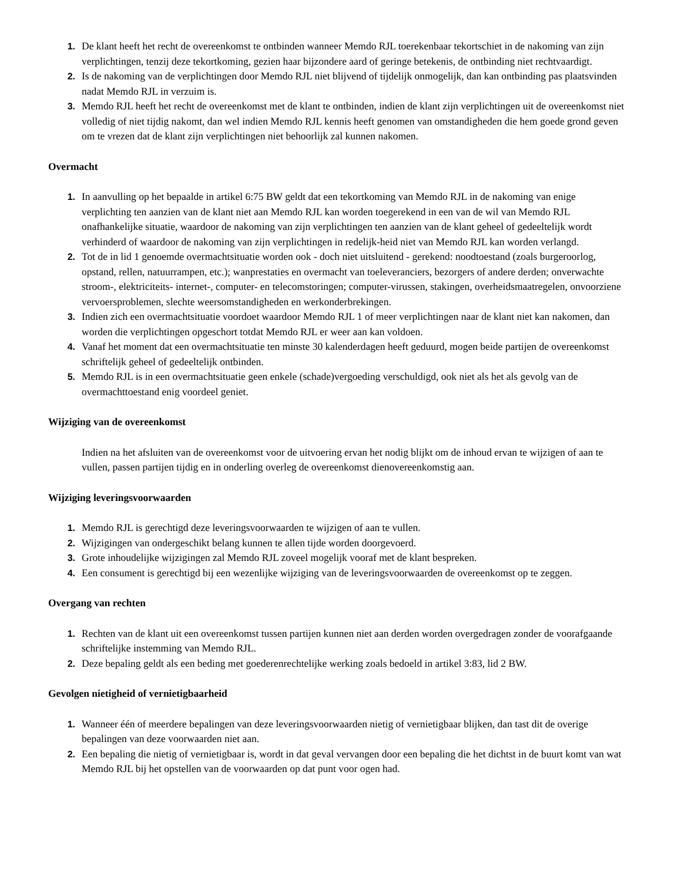1. De klant heeft het recht de overeenkomst te ontbinden wanneer Memdo RJL toerekenbaar tekortschiet in de nakoming van zijn verplichtingen, tenzij deze tekortkoming, gezien haar bijzondere aard of geringe betekenis, de ontbinding niet rechtvaardigt.
2. Is de nakoming van de verplichtingen door Memdo RJL niet blijvend of tijdelijk onmogelijk, dan kan ontbinding pas plaatsvinden nadat Memdo RJL in verzuim is.
3. Memdo RJL heeft het recht de overeenkomst met de klant te ontbinden, indien de klant zijn verplichtingen uit de overeenkomst niet volledig of niet tijdig nakomt, dan wel indien Memdo RJL kennis heeft genomen van omstandigheden die hem goede grond geven om te vrezen dat de klant zijn verplichtingen niet behoorlijk zal kunnen nakomen.
Overmacht
1. In aanvulling op het bepaalde in artikel 6:75 BW geldt dat een tekortkoming van Memdo RJL in de nakoming van enige verplichting ten aanzien van de klant niet aan Memdo RJL kan worden toegerekend in een van de wil van Memdo RJL onafhankelijke situatie, waardoor de nakoming van zijn verplichtingen ten aanzien van de klant geheel of gedeeltelijk wordt verhinderd of waardoor de nakoming van zijn verplichtingen in redelijk-heid niet van Memdo RJL kan worden verlangd.
2. Tot de in lid 1 genoemde overmachtsituatie worden ook - doch niet uitsluitend - gerekend: noodtoestand (zoals burgeroorlog, opstand, rellen, natuurrampen, etc.); wanprestaties en overmacht van toeleveranciers, bezorgers of andere derden; onverwachte stroom-, elektriciteits- internet-, computer- en telecomstoringen; computer-virussen, stakingen, overheidsmaatregelen, onvoorziene vervoersproblemen, slechte weersomstandigheden en werkonderbrekingen.
3. Indien zich een overmachtsituatie voordoet waardoor Memdo RJL 1 of meer verplichtingen naar de klant niet kan nakomen, dan worden die verplichtingen opgeschort totdat Memdo RJL er weer aan kan voldoen.
4. Vanaf het moment dat een overmachtsituatie ten minste 30 kalenderdagen heeft geduurd, mogen beide partijen de overeenkomst schriftelijk geheel of gedeeltelijk ontbinden.
5. Memdo RJL is in een overmachtsituatie geen enkele (schade)vergoeding verschuldigd, ook niet als het als gevolg van de overmachttoestand enig voordeel geniet.
Wijziging van de overeenkomst
Indien na het afsluiten van de overeenkomst voor de uitvoering ervan het nodig blijkt om de inhoud ervan te wijzigen of aan te vullen, passen partijen tijdig en in onderling overleg de overeenkomst dienovereenkomstig aan.
Wijziging leveringsvoorwaarden
1. Memdo RJL is gerechtigd deze leveringsvoorwaarden te wijzigen of aan te vullen.
2. Wijzigingen van ondergeschikt belang kunnen te allen tijde worden doorgevoerd.
3. Grote inhoudelijke wijzigingen zal Memdo RJL zoveel mogelijk vooraf met de klant bespreken.
4. Een consument is gerechtigd bij een wezenlijke wijziging van de leveringsvoorwaarden de overeenkomst op te zeggen.
Overgang van rechten
1. Rechten van de klant uit een overeenkomst tussen partijen kunnen niet aan derden worden overgedragen zonder de voorafgaande schriftelijke instemming van Memdo RJL.
2. Deze bepaling geldt als een beding met goederenrechtelijke werking zoals bedoeld in artikel 3:83, lid 2 BW.
Gevolgen nietigheid of vernietigbaarheid
1. Wanneer één of meerdere bepalingen van deze leveringsvoorwaarden nietig of vernietigbaar blijken, dan tast dit de overige bepalingen van deze voorwaarden niet aan.
2. Een bepaling die nietig of vernietigbaar is, wordt in dat geval vervangen door een bepaling die het dichtst in de buurt komt van wat Memdo RJL bij het opstellen van de voorwaarden op dat punt voor ogen had.